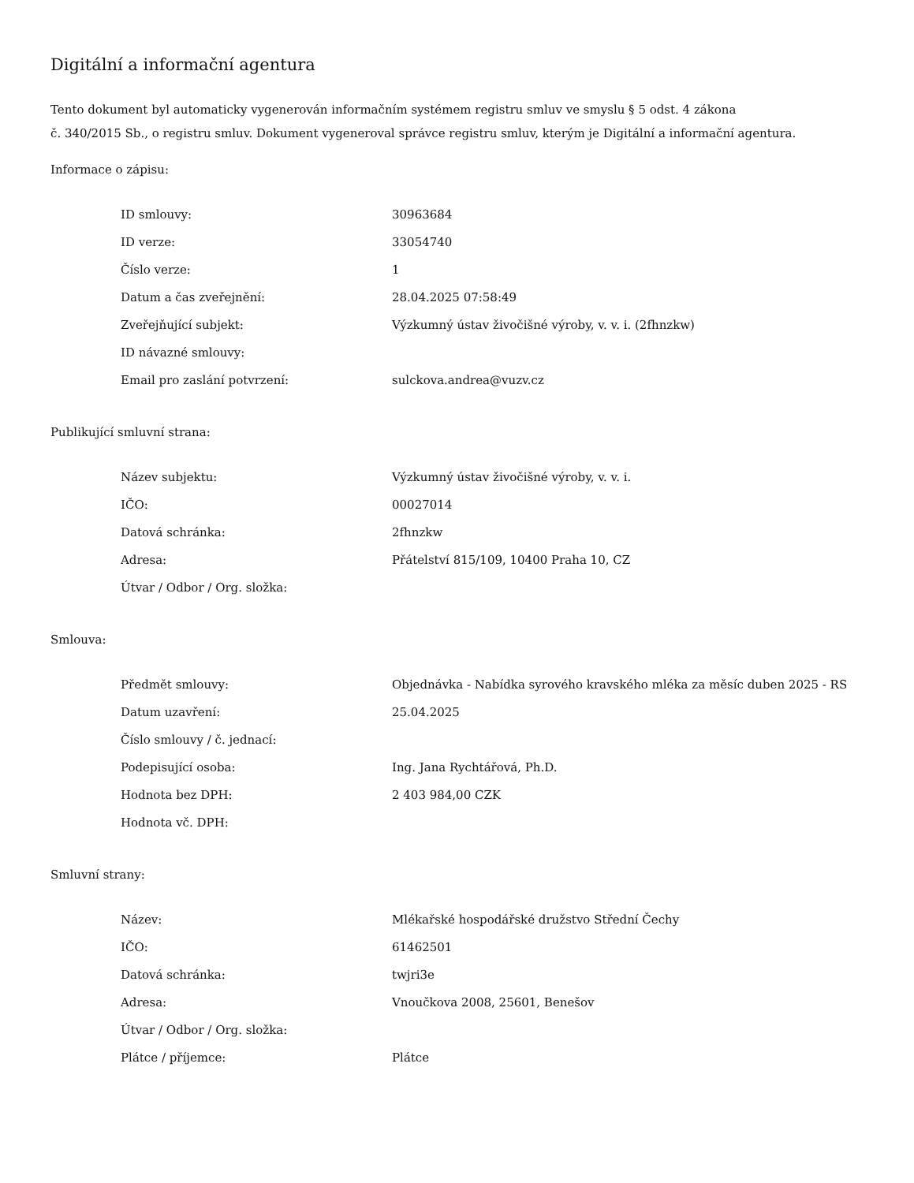Digitální a informační agentura
Tento dokument byl automaticky vygenerován informačním systémem registru smluv ve smyslu § 5 odst. 4 zákona
č. 340/2015 Sb., o registru smluv. Dokument vygeneroval správce registru smluv, kterým je Digitální a informační agentura.
Informace o zápisu:
| ID smlouvy: | 30963684 |
| ID verze: | 33054740 |
| Číslo verze: | 1 |
| Datum a čas zveřejnění: | 28.04.2025 07:58:49 |
| Zveřejňující subjekt: | Výzkumný ústav živočišné výroby, v. v. i. (2fhnzkw) |
| ID návazné smlouvy: | |
| Email pro zaslání potvrzení: | sulckova.andrea@vuzv.cz |
Publikující smluvní strana:
| Název subjektu: | Výzkumný ústav živočišné výroby, v. v. i. |
| IČO: | 00027014 |
| Datová schránka: | 2fhnzkw |
| Adresa: | Přátelství 815/109, 10400 Praha 10, CZ |
| Útvar / Odbor / Org. složka: | |
Smlouva:
| Předmět smlouvy: | Objednávka - Nabídka syrového kravského mléka za měsíc duben 2025 - RS |
| Datum uzavření: | 25.04.2025 |
| Číslo smlouvy / č. jednací: | |
| Podepisující osoba: | Ing. Jana Rychtářová, Ph.D. |
| Hodnota bez DPH: | 2 403 984,00 CZK |
| Hodnota vč. DPH: | |
Smluvní strany:
| Název: | Mlékařské hospodářské družstvo Střední Čechy |
| IČO: | 61462501 |
| Datová schránka: | twjri3e |
| Adresa: | Vnoučkova 2008, 25601, Benešov |
| Útvar / Odbor / Org. složka: | |
| Plátce / příjemce: | Plátce |